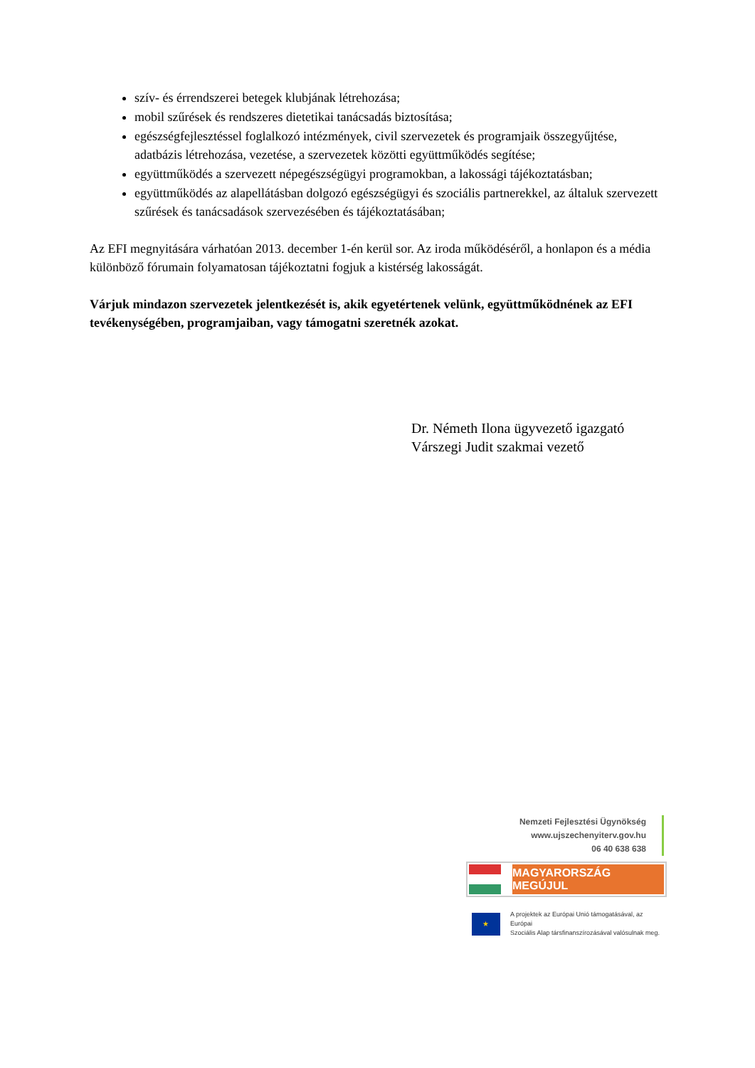szív- és érrendszerei betegek klubjának létrehozása;
mobil szűrések és rendszeres dietetikai tanácsadás biztosítása;
egészségfejlesztéssel foglalkozó intézmények, civil szervezetek és programjaik összegyűjtése, adatbázis létrehozása, vezetése, a szervezetek közötti együttműködés segítése;
együttműködés a szervezett népegészségügyi programokban, a lakossági tájékoztatásban;
együttműködés az alapellátásban dolgozó egészségügyi és szociális partnerekkel, az általuk szervezett szűrések és tanácsadások szervezésében és tájékoztatásában;
Az EFI megnyitására várhatóan 2013. december 1-én kerül sor. Az iroda működéséről, a honlapon és a média különböző fórumain folyamatosan tájékoztatni fogjuk a kistérség lakosságát.
Várjuk mindazon szervezetek jelentkezését is, akik egyetértenek velünk, együttműködnének az EFI tevékenységében, programjaiban, vagy támogatni szeretnék azokat.
Dr. Németh Ilona ügyvezető igazgató
Várszegi Judit szakmai vezető
Nemzeti Fejlesztési Ügynökség
www.ujszechenyiterv.gov.hu
06 40 638 638
MAGYARORSZÁG MEGÚJUL
★
A projektek az Európai Unió támogatásával, az Európai
Szociális Alap társfinanszírozásával valósulnak meg.